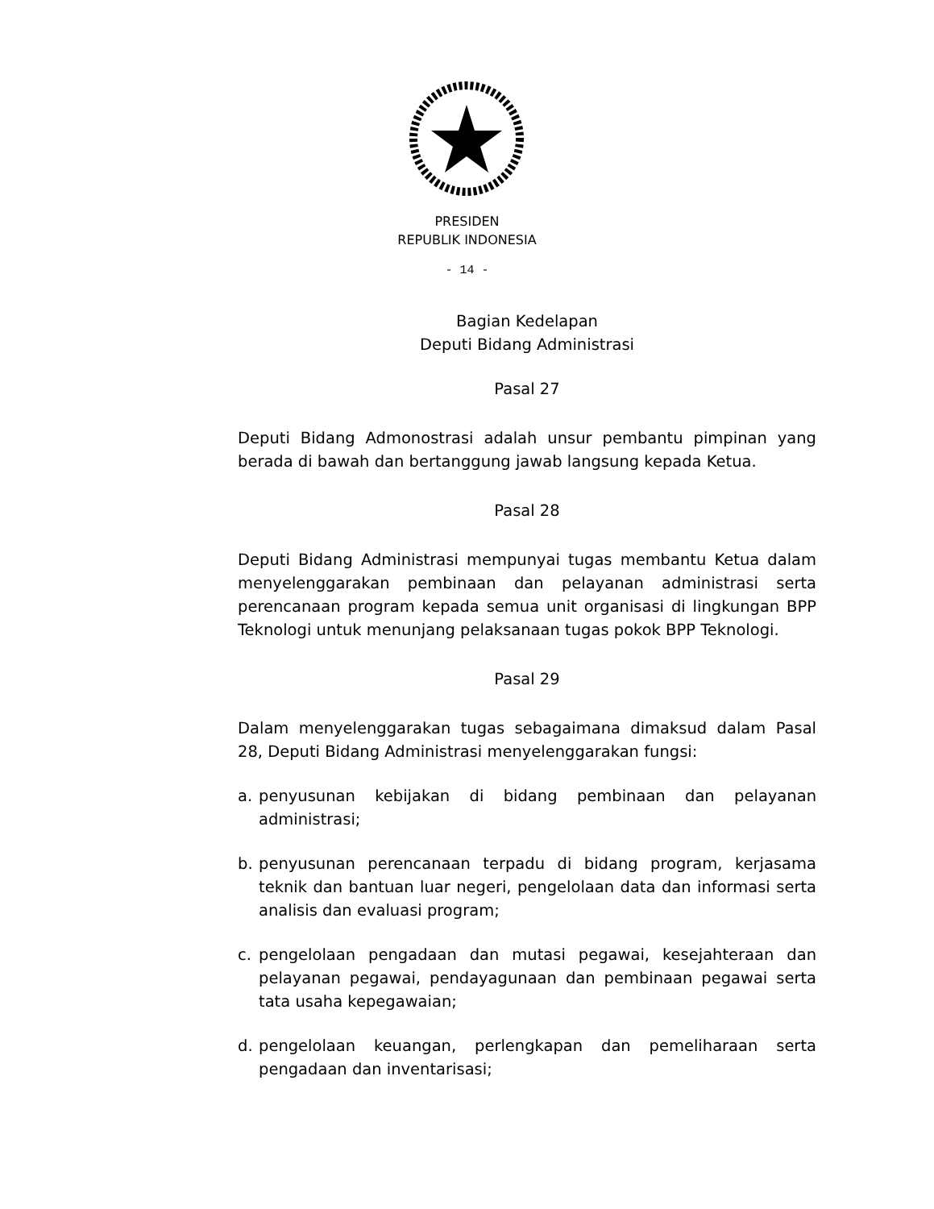PRESIDEN
REPUBLIK INDONESIA
- 14 -
Bagian Kedelapan
Deputi Bidang Administrasi
Pasal 27
Deputi Bidang Admonostrasi adalah unsur pembantu pimpinan yang berada di bawah dan bertanggung jawab langsung kepada Ketua.
Pasal 28
Deputi Bidang Administrasi mempunyai tugas membantu Ketua dalam menyelenggarakan pembinaan dan pelayanan administrasi serta perencanaan program kepada semua unit organisasi di lingkungan BPP Teknologi untuk menunjang pelaksanaan tugas pokok BPP Teknologi.
Pasal 29
Dalam menyelenggarakan tugas sebagaimana dimaksud dalam Pasal 28, Deputi Bidang Administrasi menyelenggarakan fungsi:
a. penyusunan kebijakan di bidang pembinaan dan pelayanan administrasi;
b. penyusunan perencanaan terpadu di bidang program, kerjasama teknik dan bantuan luar negeri, pengelolaan data dan informasi serta analisis dan evaluasi program;
c. pengelolaan pengadaan dan mutasi pegawai, kesejahteraan dan pelayanan pegawai, pendayagunaan dan pembinaan pegawai serta tata usaha kepegawaian;
d. pengelolaan keuangan, perlengkapan dan pemeliharaan serta pengadaan dan inventarisasi;